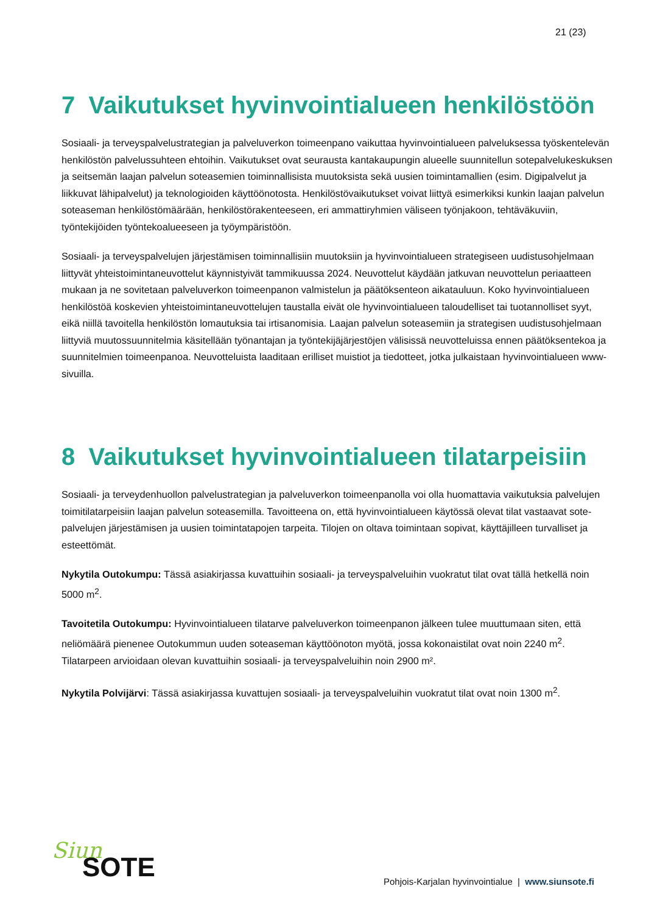21 (23)
7 Vaikutukset hyvinvointialueen henkilöstöön
Sosiaali- ja terveyspalvelustrategian ja palveluverkon toimeenpano vaikuttaa hyvinvointialueen palveluksessa työskentelevän henkilöstön palvelussuhteen ehtoihin. Vaikutukset ovat seurausta kantakaupungin alueelle suunnitellun sotepalvelukeskuksen ja seitsemän laajan palvelun soteasemien toiminnallisista muutoksista sekä uusien toimintamallien (esim. Digipalvelut ja liikkuvat lähipalvelut) ja teknologioiden käyttöönotosta. Henkilöstövaikutukset voivat liittyä esimerkiksi kunkin laajan palvelun soteaseman henkilöstömäärään, henkilöstörakenteeseen, eri ammattiryhmien väliseen työnjakoon, tehtäväkuviin, työntekijöiden työntekoalueeseen ja työympäristöön.
Sosiaali- ja terveyspalvelujen järjestämisen toiminnallisiin muutoksiin ja hyvinvointialueen strategiseen uudistusohjelmaan liittyvät yhteistoimintaneuvottelut käynnistyivät tammikuussa 2024. Neuvottelut käydään jatkuvan neuvottelun periaatteen mukaan ja ne sovitetaan palveluverkon toimeenpanon valmistelun ja päätöksenteon aikatauluun. Koko hyvinvointialueen henkilöstöä koskevien yhteistoimintaneuvottelujen taustalla eivät ole hyvinvointialueen taloudelliset tai tuotannolliset syyt, eikä niillä tavoitella henkilöstön lomautuksia tai irtisanomisia. Laajan palvelun soteasemiin ja strategisen uudistusohjelmaan liittyviä muutossuunnitelmia käsitellään työnantajan ja työntekijäjärjestöjen välisissä neuvotteluissa ennen päätöksentekoa ja suunnitelmien toimeenpanoa. Neuvotteluista laaditaan erilliset muistiot ja tiedotteet, jotka julkaistaan hyvinvointialueen www-sivuilla.
8 Vaikutukset hyvinvointialueen tilatarpeisiin
Sosiaali- ja terveydenhuollon palvelustrategian ja palveluverkon toimeenpanolla voi olla huomattavia vaikutuksia palvelujen toimitilatarpeisiin laajan palvelun soteasemilla. Tavoitteena on, että hyvinvointialueen käytössä olevat tilat vastaavat sote-palvelujen järjestämisen ja uusien toimintatapojen tarpeita. Tilojen on oltava toimintaan sopivat, käyttäjilleen turvalliset ja esteettömät.
Nykytila Outokumpu: Tässä asiakirjassa kuvattuihin sosiaali- ja terveyspalveluihin vuokratut tilat ovat tällä hetkellä noin 5000 m<sup>2</sup>.
Tavoitetila Outokumpu: Hyvinvointialueen tilatarve palveluverkon toimeenpanon jälkeen tulee muuttumaan siten, että neliömäärä pienenee Outokummun uuden soteaseman käyttöönoton myötä, jossa kokonaistilat ovat noin 2240 m<sup>2</sup>. Tilatarpeen arvioidaan olevan kuvattuihin sosiaali- ja terveyspalveluihin noin 2900 m².
Nykytila Polvijärvi: Tässä asiakirjassa kuvattujen sosiaali- ja terveyspalveluihin vuokratut tilat ovat noin 1300 m<sup>2</sup>.
Siun
SOTE
Pohjois-Karjalan hyvinvointialue | www.siunsote.fi